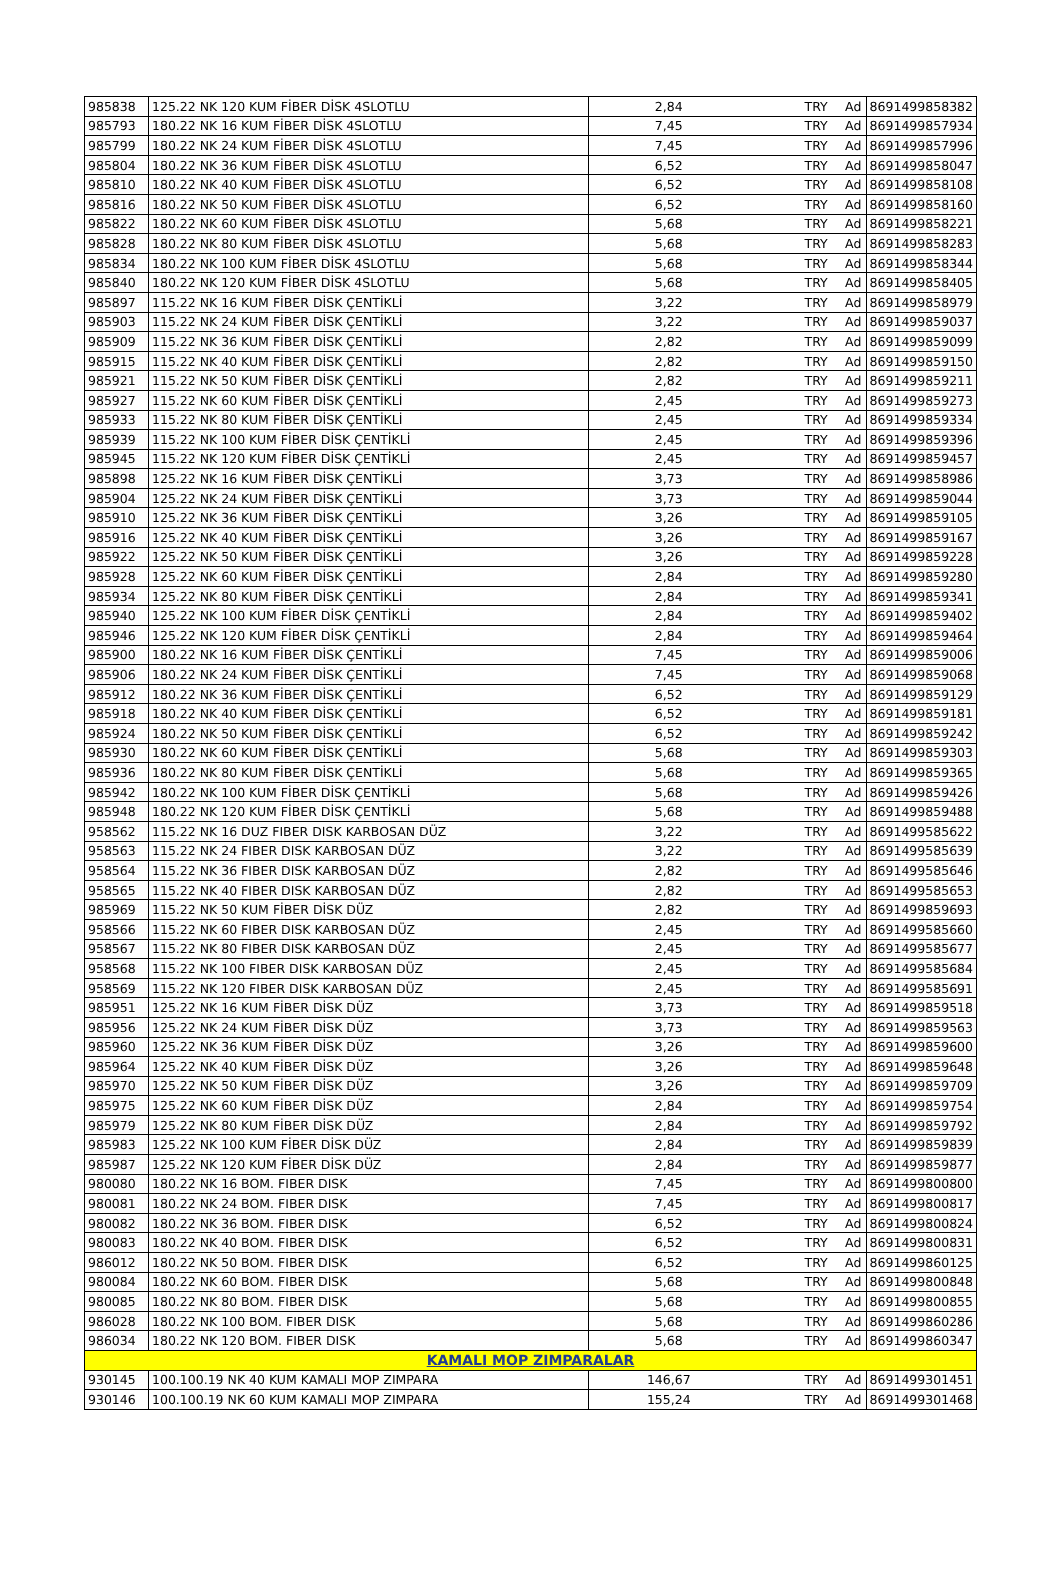| 985838 | 125.22 NK 120 KUM FİBER DİSK 4SLOTLU | 2,84 | TRY | Ad | 8691499858382 |
| 985793 | 180.22 NK 16 KUM FİBER DİSK 4SLOTLU | 7,45 | TRY | Ad | 8691499857934 |
| 985799 | 180.22 NK 24 KUM FİBER DİSK 4SLOTLU | 7,45 | TRY | Ad | 8691499857996 |
| 985804 | 180.22 NK 36 KUM FİBER DİSK 4SLOTLU | 6,52 | TRY | Ad | 8691499858047 |
| 985810 | 180.22 NK 40 KUM FİBER DİSK 4SLOTLU | 6,52 | TRY | Ad | 8691499858108 |
| 985816 | 180.22 NK 50 KUM FİBER DİSK 4SLOTLU | 6,52 | TRY | Ad | 8691499858160 |
| 985822 | 180.22 NK 60 KUM FİBER DİSK 4SLOTLU | 5,68 | TRY | Ad | 8691499858221 |
| 985828 | 180.22 NK 80 KUM FİBER DİSK 4SLOTLU | 5,68 | TRY | Ad | 8691499858283 |
| 985834 | 180.22 NK 100 KUM FİBER DİSK 4SLOTLU | 5,68 | TRY | Ad | 8691499858344 |
| 985840 | 180.22 NK 120 KUM FİBER DİSK 4SLOTLU | 5,68 | TRY | Ad | 8691499858405 |
| 985897 | 115.22 NK 16 KUM FİBER DİSK ÇENTİKLİ | 3,22 | TRY | Ad | 8691499858979 |
| 985903 | 115.22 NK 24 KUM FİBER DİSK ÇENTİKLİ | 3,22 | TRY | Ad | 8691499859037 |
| 985909 | 115.22 NK 36 KUM FİBER DİSK ÇENTİKLİ | 2,82 | TRY | Ad | 8691499859099 |
| 985915 | 115.22 NK 40 KUM FİBER DİSK ÇENTİKLİ | 2,82 | TRY | Ad | 8691499859150 |
| 985921 | 115.22 NK 50 KUM FİBER DİSK ÇENTİKLİ | 2,82 | TRY | Ad | 8691499859211 |
| 985927 | 115.22 NK 60 KUM FİBER DİSK ÇENTİKLİ | 2,45 | TRY | Ad | 8691499859273 |
| 985933 | 115.22 NK 80 KUM FİBER DİSK ÇENTİKLİ | 2,45 | TRY | Ad | 8691499859334 |
| 985939 | 115.22 NK 100 KUM FİBER DİSK ÇENTİKLİ | 2,45 | TRY | Ad | 8691499859396 |
| 985945 | 115.22 NK 120 KUM FİBER DİSK ÇENTİKLİ | 2,45 | TRY | Ad | 8691499859457 |
| 985898 | 125.22 NK 16 KUM FİBER DİSK ÇENTİKLİ | 3,73 | TRY | Ad | 8691499858986 |
| 985904 | 125.22 NK 24 KUM FİBER DİSK ÇENTİKLİ | 3,73 | TRY | Ad | 8691499859044 |
| 985910 | 125.22 NK 36 KUM FİBER DİSK ÇENTİKLİ | 3,26 | TRY | Ad | 8691499859105 |
| 985916 | 125.22 NK 40 KUM FİBER DİSK ÇENTİKLİ | 3,26 | TRY | Ad | 8691499859167 |
| 985922 | 125.22 NK 50 KUM FİBER DİSK ÇENTİKLİ | 3,26 | TRY | Ad | 8691499859228 |
| 985928 | 125.22 NK 60 KUM FİBER DİSK ÇENTİKLİ | 2,84 | TRY | Ad | 8691499859280 |
| 985934 | 125.22 NK 80 KUM FİBER DİSK ÇENTİKLİ | 2,84 | TRY | Ad | 8691499859341 |
| 985940 | 125.22 NK 100 KUM FİBER DİSK ÇENTİKLİ | 2,84 | TRY | Ad | 8691499859402 |
| 985946 | 125.22 NK 120 KUM FİBER DİSK ÇENTİKLİ | 2,84 | TRY | Ad | 8691499859464 |
| 985900 | 180.22 NK 16 KUM FİBER DİSK ÇENTİKLİ | 7,45 | TRY | Ad | 8691499859006 |
| 985906 | 180.22 NK 24 KUM FİBER DİSK ÇENTİKLİ | 7,45 | TRY | Ad | 8691499859068 |
| 985912 | 180.22 NK 36 KUM FİBER DİSK ÇENTİKLİ | 6,52 | TRY | Ad | 8691499859129 |
| 985918 | 180.22 NK 40 KUM FİBER DİSK ÇENTİKLİ | 6,52 | TRY | Ad | 8691499859181 |
| 985924 | 180.22 NK 50 KUM FİBER DİSK ÇENTİKLİ | 6,52 | TRY | Ad | 8691499859242 |
| 985930 | 180.22 NK 60 KUM FİBER DİSK ÇENTİKLİ | 5,68 | TRY | Ad | 8691499859303 |
| 985936 | 180.22 NK 80 KUM FİBER DİSK ÇENTİKLİ | 5,68 | TRY | Ad | 8691499859365 |
| 985942 | 180.22 NK 100 KUM FİBER DİSK ÇENTİKLİ | 5,68 | TRY | Ad | 8691499859426 |
| 985948 | 180.22 NK 120 KUM FİBER DİSK ÇENTİKLİ | 5,68 | TRY | Ad | 8691499859488 |
| 958562 | 115.22 NK 16 DUZ FIBER DISK KARBOSAN DÜZ | 3,22 | TRY | Ad | 8691499585622 |
| 958563 | 115.22 NK 24 FIBER DISK KARBOSAN DÜZ | 3,22 | TRY | Ad | 8691499585639 |
| 958564 | 115.22 NK 36 FIBER DISK KARBOSAN DÜZ | 2,82 | TRY | Ad | 8691499585646 |
| 958565 | 115.22 NK 40 FIBER DISK KARBOSAN DÜZ | 2,82 | TRY | Ad | 8691499585653 |
| 985969 | 115.22 NK 50 KUM FİBER DİSK DÜZ | 2,82 | TRY | Ad | 8691499859693 |
| 958566 | 115.22 NK 60 FIBER DISK KARBOSAN DÜZ | 2,45 | TRY | Ad | 8691499585660 |
| 958567 | 115.22 NK 80 FIBER DISK KARBOSAN DÜZ | 2,45 | TRY | Ad | 8691499585677 |
| 958568 | 115.22 NK 100 FIBER DISK KARBOSAN DÜZ | 2,45 | TRY | Ad | 8691499585684 |
| 958569 | 115.22 NK 120 FIBER DISK KARBOSAN DÜZ | 2,45 | TRY | Ad | 8691499585691 |
| 985951 | 125.22 NK 16 KUM FİBER DİSK DÜZ | 3,73 | TRY | Ad | 8691499859518 |
| 985956 | 125.22 NK 24 KUM FİBER DİSK DÜZ | 3,73 | TRY | Ad | 8691499859563 |
| 985960 | 125.22 NK 36 KUM FİBER DİSK DÜZ | 3,26 | TRY | Ad | 8691499859600 |
| 985964 | 125.22 NK 40 KUM FİBER DİSK DÜZ | 3,26 | TRY | Ad | 8691499859648 |
| 985970 | 125.22 NK 50 KUM FİBER DİSK DÜZ | 3,26 | TRY | Ad | 8691499859709 |
| 985975 | 125.22 NK 60 KUM FİBER DİSK DÜZ | 2,84 | TRY | Ad | 8691499859754 |
| 985979 | 125.22 NK 80 KUM FİBER DİSK DÜZ | 2,84 | TRY | Ad | 8691499859792 |
| 985983 | 125.22 NK 100 KUM FİBER DİSK DÜZ | 2,84 | TRY | Ad | 8691499859839 |
| 985987 | 125.22 NK 120 KUM FİBER DİSK DÜZ | 2,84 | TRY | Ad | 8691499859877 |
| 980080 | 180.22 NK 16 BOM. FIBER DISK | 7,45 | TRY | Ad | 8691499800800 |
| 980081 | 180.22 NK 24 BOM. FIBER DISK | 7,45 | TRY | Ad | 8691499800817 |
| 980082 | 180.22 NK 36 BOM. FIBER DISK | 6,52 | TRY | Ad | 8691499800824 |
| 980083 | 180.22 NK 40 BOM. FIBER DISK | 6,52 | TRY | Ad | 8691499800831 |
| 986012 | 180.22 NK 50 BOM. FIBER DISK | 6,52 | TRY | Ad | 8691499860125 |
| 980084 | 180.22 NK 60 BOM. FIBER DISK | 5,68 | TRY | Ad | 8691499800848 |
| 980085 | 180.22 NK 80 BOM. FIBER DISK | 5,68 | TRY | Ad | 8691499800855 |
| 986028 | 180.22 NK 100 BOM. FIBER DISK | 5,68 | TRY | Ad | 8691499860286 |
| 986034 | 180.22 NK 120 BOM. FIBER DISK | 5,68 | TRY | Ad | 8691499860347 |
| KAMALI MOP ZIMPARALAR | | | | | |
| 930145 | 100.100.19 NK 40 KUM KAMALI MOP ZIMPARA | 146,67 | TRY | Ad | 8691499301451 |
| 930146 | 100.100.19 NK 60 KUM KAMALI MOP ZIMPARA | 155,24 | TRY | Ad | 8691499301468 |